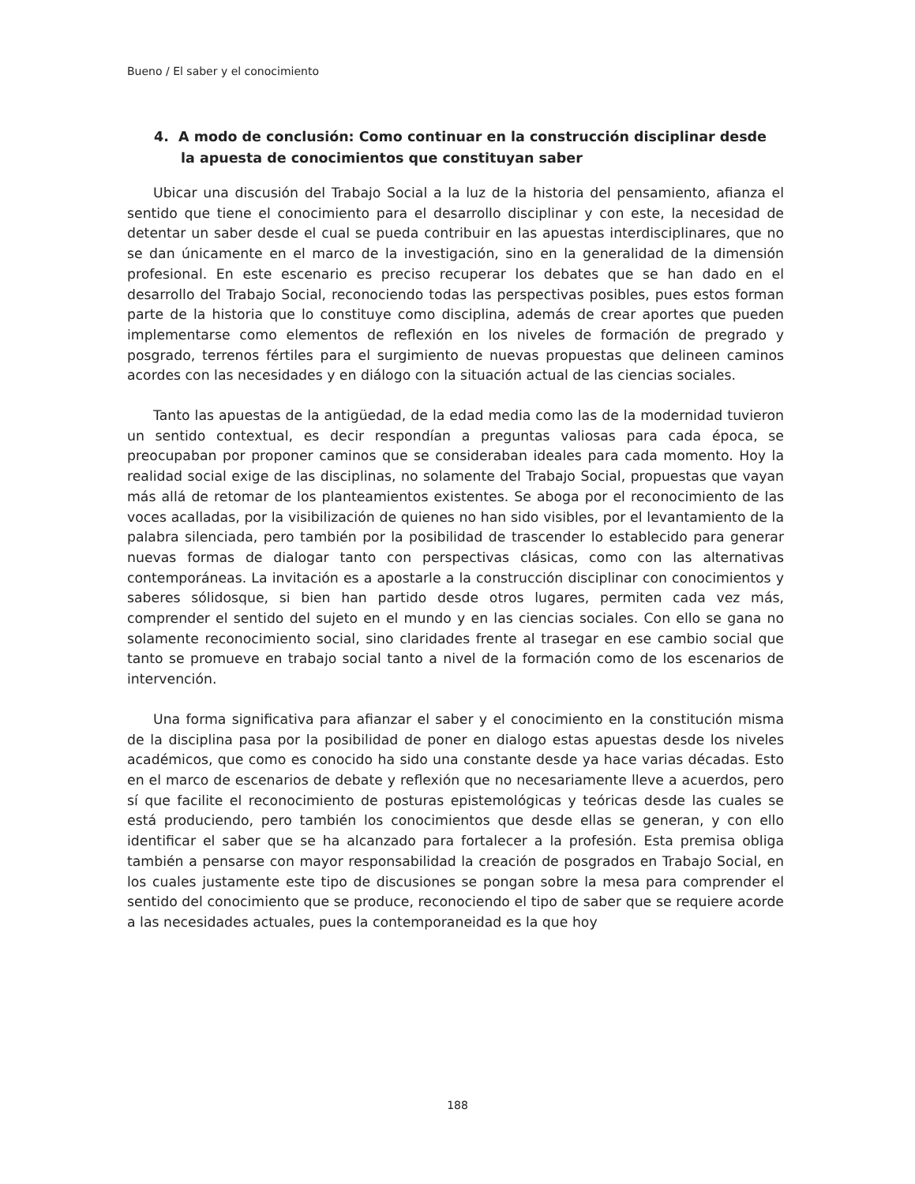Bueno / El saber y el conocimiento
4. A modo de conclusión: Como continuar en la construcción disciplinar desde la apuesta de conocimientos que constituyan saber
Ubicar una discusión del Trabajo Social a la luz de la historia del pensamiento, afianza el sentido que tiene el conocimiento para el desarrollo disciplinar y con este, la necesidad de detentar un saber desde el cual se pueda contribuir en las apuestas interdisciplinares, que no se dan únicamente en el marco de la investigación, sino en la generalidad de la dimensión profesional. En este escenario es preciso recuperar los debates que se han dado en el desarrollo del Trabajo Social, reconociendo todas las perspectivas posibles, pues estos forman parte de la historia que lo constituye como disciplina, además de crear aportes que pueden implementarse como elementos de reflexión en los niveles de formación de pregrado y posgrado, terrenos fértiles para el surgimiento de nuevas propuestas que delineen caminos acordes con las necesidades y en diálogo con la situación actual de las ciencias sociales.
Tanto las apuestas de la antigüedad, de la edad media como las de la modernidad tuvieron un sentido contextual, es decir respondían a preguntas valiosas para cada época, se preocupaban por proponer caminos que se consideraban ideales para cada momento. Hoy la realidad social exige de las disciplinas, no solamente del Trabajo Social, propuestas que vayan más allá de retomar de los planteamientos existentes. Se aboga por el reconocimiento de las voces acalladas, por la visibilización de quienes no han sido visibles, por el levantamiento de la palabra silenciada, pero también por la posibilidad de trascender lo establecido para generar nuevas formas de dialogar tanto con perspectivas clásicas, como con las alternativas contemporáneas. La invitación es a apostarle a la construcción disciplinar con conocimientos y saberes sólidosque, si bien han partido desde otros lugares, permiten cada vez más, comprender el sentido del sujeto en el mundo y en las ciencias sociales. Con ello se gana no solamente reconocimiento social, sino claridades frente al trasegar en ese cambio social que tanto se promueve en trabajo social tanto a nivel de la formación como de los escenarios de intervención.
Una forma significativa para afianzar el saber y el conocimiento en la constitución misma de la disciplina pasa por la posibilidad de poner en dialogo estas apuestas desde los niveles académicos, que como es conocido ha sido una constante desde ya hace varias décadas. Esto en el marco de escenarios de debate y reflexión que no necesariamente lleve a acuerdos, pero sí que facilite el reconocimiento de posturas epistemológicas y teóricas desde las cuales se está produciendo, pero también los conocimientos que desde ellas se generan, y con ello identificar el saber que se ha alcanzado para fortalecer a la profesión. Esta premisa obliga también a pensarse con mayor responsabilidad la creación de posgrados en Trabajo Social, en los cuales justamente este tipo de discusiones se pongan sobre la mesa para comprender el sentido del conocimiento que se produce, reconociendo el tipo de saber que se requiere acorde a las necesidades actuales, pues la contemporaneidad es la que hoy
188